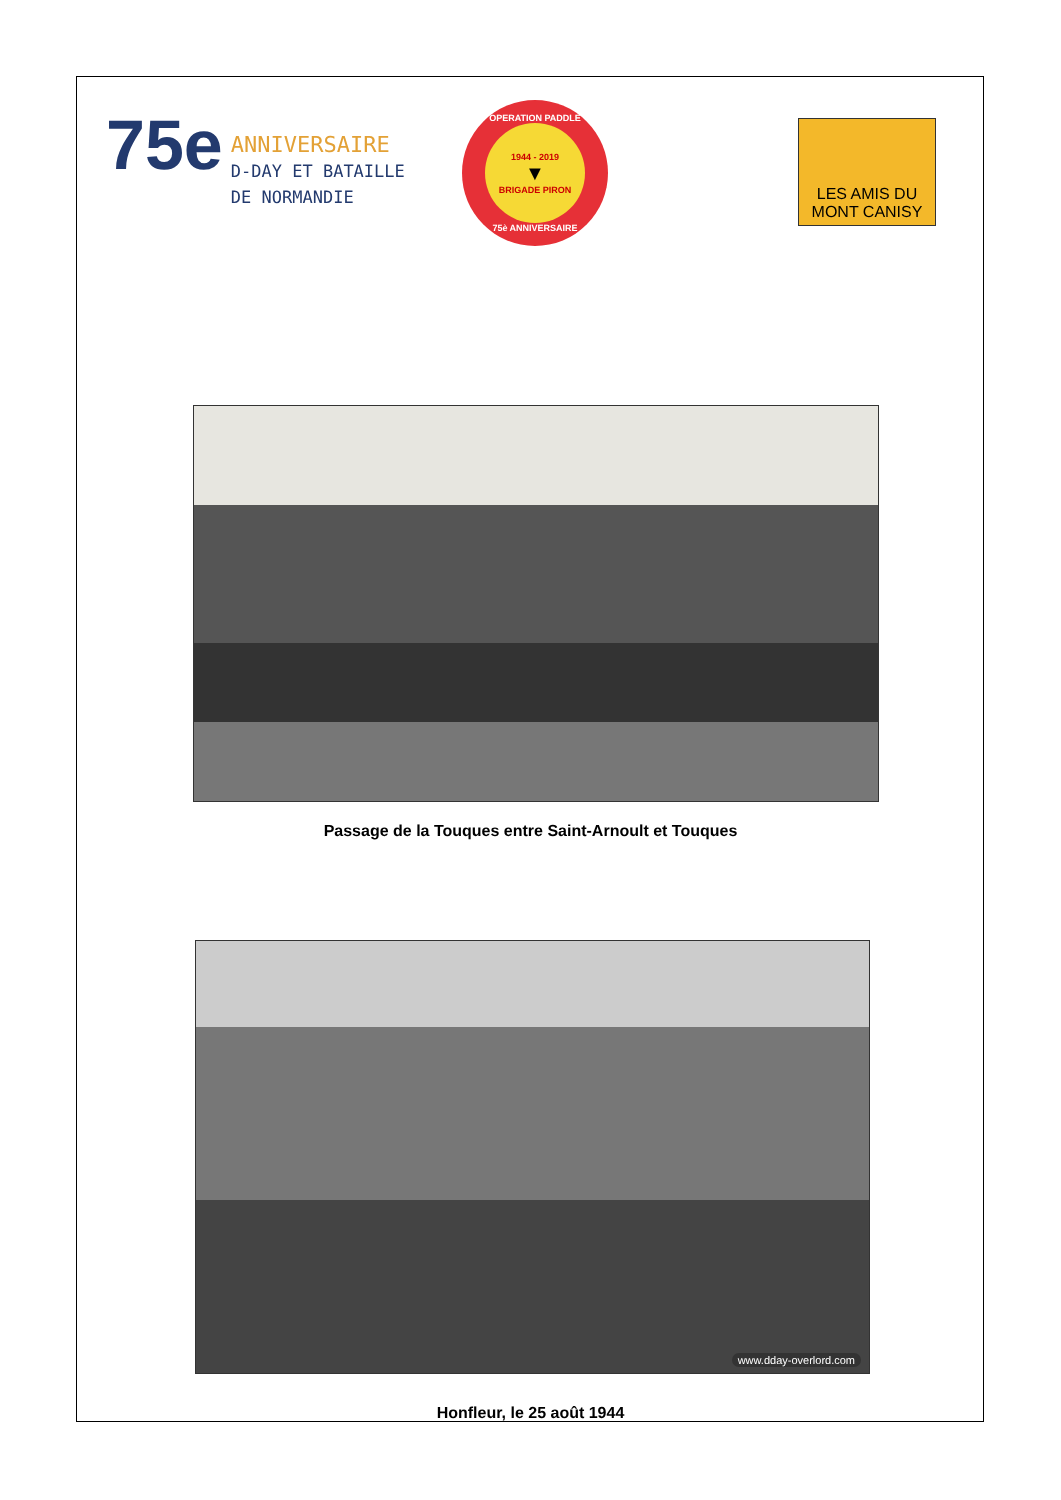75e
ANNIVERSAIRE
D-DAY ET BATAILLE
DE NORMANDIE
OPERATION PADDLE
1944 - 2019
▼
BRIGADE PIRON
75è ANNIVERSAIRE
LES AMIS DU
MONT CANISY
Passage de la Touques entre Saint-Arnoult et Touques
www.dday-overlord.com
Honfleur, le 25 août 1944